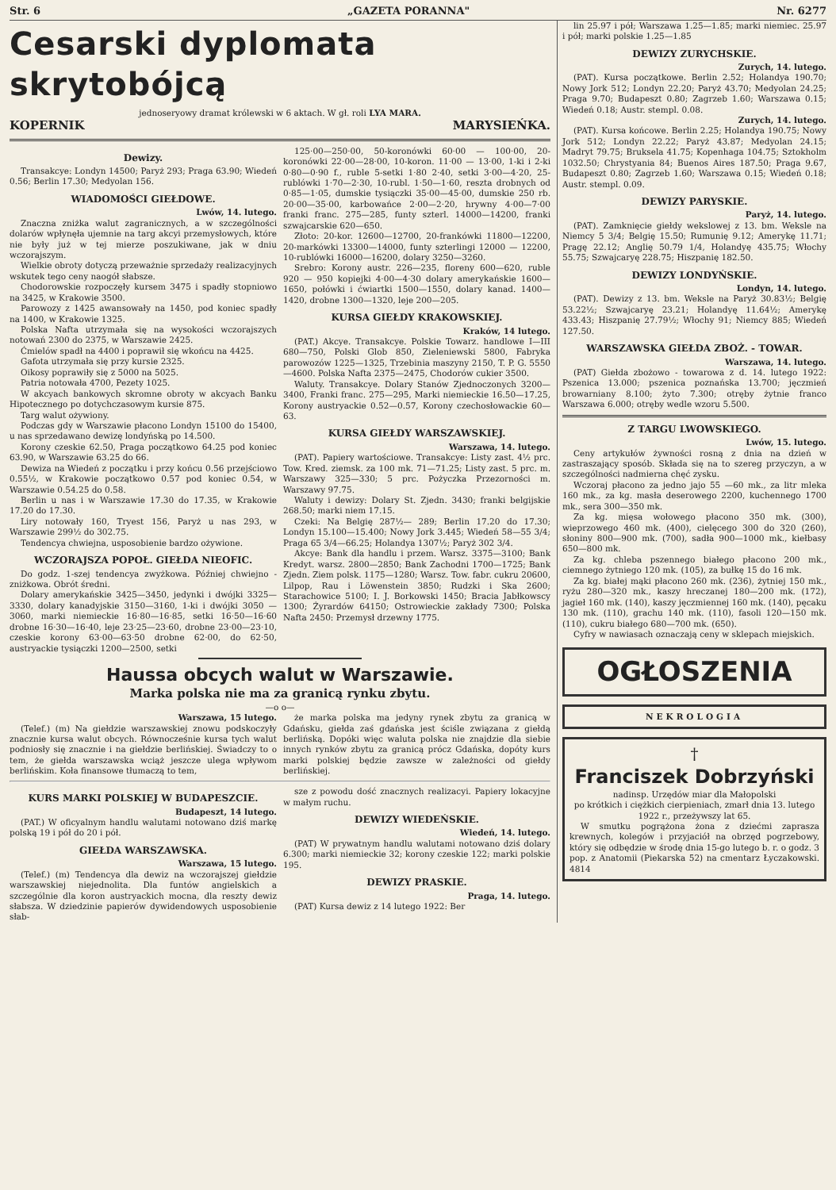Str. 6 „GAZETA PORANNA" Nr. 6277
Cesarski dyplomata skrytobójcą
jednoseryowy dramat królewski w 6 aktach. W gł. roli LYA MARA.
KOPERNIK MARYSIEŃKA.
Dewizy.
Transakcye: Londyn 14500; Paryż 293; Praga 63.90; Wiedeń 0.56; Berlin 17.30; Medyolan 156.
WIADOMOŚCI GIEŁDOWE.
Lwów, 14. lutego.
Znaczna zniżka walut zagranicznych, a w szczególności dolarów wpłynęła ujemnie na targ akcyi przemysłowych, które nie były już w tej mierze poszukiwane, jak w dniu wczorajszym.
Wielkie obroty dotyczą przeważnie sprzedaży realizacyjnych wskutek tego ceny naogół słabsze.
Chodorowskie rozpoczęły kursem 3475 i spadły stopniowo na 3425, w Krakowie 3500.
Parowozy z 1425 awansowały na 1450, pod koniec spadły na 1400, w Krakowie 1325.
Polska Nafta utrzymała się na wysokości wczorajszych notowań 2300 do 2375, w Warszawie 2425.
Ćmielów spadł na 4400 i poprawił się wkońcu na 4425.
Gafota utrzymała się przy kursie 2325.
Oikosy poprawiły się z 5000 na 5025.
Patria notowała 4700, Pezety 1025.
W akcyach bankowych skromne obroty w akcyach Banku Hipotecznego po dotychczasowym kursie 875.
Targ walut ożywiony.
Podczas gdy w Warszawie płacono Londyn 15100 do 15400, u nas sprzedawano dewizę londyńską po 14.500.
Korony czeskie 62.50, Praga początkowo 64.25 pod koniec 63.90, w Warszawie 63.25 do 66.
Dewiza na Wiedeń z początku i przy końcu 0.56 przejściowo 0.55½, w Krakowie początkowo 0.57 pod koniec 0.54, w Warszawie 0.54.25 do 0.58.
Berlin u nas i w Warszawie 17.30 do 17.35, w Krakowie 17.20 do 17.30.
Liry notowały 160, Tryest 156, Paryż u nas 293, w Warszawie 299½ do 302.75.
Tendencya chwiejna, usposobienie bardzo ożywione.
WCZORAJSZA POPOŁ. GIEŁDA NIEOFIC.
Do godz. 1-szej tendencya zwyżkowa. Później chwiejno - zniżkowa. Obrót średni.
Dolary amerykańskie 3425—3450, jedynki i dwójki 3325—3330, dolary kanadyjskie 3150—3160, 1-ki i dwójki 3050 — 3060, marki niemieckie 16·80—16·85, setki 16·50—16·60 drobne 16·30—16·40, leje 23·25—23·60, drobne 23·00—23·10, czeskie korony 63·00—63·50 drobne 62·00, do 62·50, austryackie tysiączki 1200—2500, setki
125·00—250·00, 50-koronówki 60·00 — 100·00, 20-koronówki 22·00—28·00, 10-koron. 11·00 — 13·00, 1-ki i 2-ki 0·80—0·90 f., ruble 5-setki 1·80 2·40, setki 3·00—4·20, 25-rublówki 1·70—2·30, 10-rubl. 1·50—1·60, reszta drobnych od 0·85—1·05, dumskie tysiączki 35·00—45·00, dumskie 250 rb. 20·00—35·00, karbowańce 2·00—2·20, hrywny 4·00—7·00 franki franc. 275—285, funty szterl. 14000—14200, franki szwajcarskie 620—650.
Złoto: 20-kor. 12600—12700, 20-frankówki 11800—12200, 20-markówki 13300—14000, funty szterlingi 12000 — 12200, 10-rublówki 16000—16200, dolary 3250—3260.
Srebro: Korony austr. 226—235, floreny 600—620, ruble 920 — 950 kopiejki 4·00—4·30 dolary amerykańskie 1600—1650, połówki i ćwiartki 1500—1550, dolary kanad. 1400—1420, drobne 1300—1320, leje 200—205.
KURSA GIEŁDY KRAKOWSKIEJ.
Kraków, 14 lutego.
(PAT.) Akcye. Transakcye. Polskie Towarz. handlowe I—III 680—750, Polski Glob 850, Zieleniewski 5800, Fabryka parowozów 1225—1325, Trzebinia maszyny 2150, T. P. G. 5550—4600. Polska Nafta 2375—2475, Chodorów cukier 3500.
Waluty. Transakcye. Dolary Stanów Zjednoczonych 3200—3400, Franki franc. 275—295, Marki niemieckie 16.50—17.25, Korony austryackie 0.52—0.57, Korony czechosłowackie 60—63.
KURSA GIEŁDY WARSZAWSKIEJ.
Warszawa, 14. lutego.
(PAT). Papiery wartościowe. Transakcye: Listy zast. 4½ prc. Tow. Kred. ziemsk. za 100 mk. 71—71.25; Listy zast. 5 prc. m. Warszawy 325—330; 5 prc. Pożyczka Przezorności m. Warszawy 97.75.
Waluty i dewizy: Dolary St. Zjedn. 3430; franki belgijskie 268.50; marki niem 17.15.
Czeki: Na Belgię 287½— 289; Berlin 17.20 do 17.30; Londyn 15.100—15.400; Nowy Jork 3.445; Wiedeń 58—55 3/4; Praga 65 3/4—66.25; Holandya 1307½; Paryż 302 3/4.
Akcye: Bank dla handlu i przem. Warsz. 3375—3100; Bank Kredyt. warsz. 2800—2850; Bank Zachodni 1700—1725; Bank Zjedn. Ziem polsk. 1175—1280; Warsz. Tow. fabr. cukru 20600, Lilpop, Rau i Löwenstein 3850; Rudzki i Ska 2600; Starachowice 5100; I. J. Borkowski 1450; Bracia Jabłkowscy 1300; Żyrardów 64150; Ostrowieckie zakłady 7300; Polska Nafta 2450: Przemysł drzewny 1775.
Haussa obcych walut w Warszawie.
Marka polska nie ma za granicą rynku zbytu.
—o o—
Warszawa, 15 lutego.
(Telef.) (m) Na giełdzie warszawskiej znowu podskoczyły znacznie kursa walut obcych. Równocześnie kursa tych walut podniosły się znacznie i na giełdzie berlińskiej. Świadczy to o tem, że giełda warszawska wciąż jeszcze ulega wpływom berlińskim. Koła finansowe tłumaczą to tem,
że marka polska ma jedyny rynek zbytu za granicą w Gdańsku, giełda zaś gdańska jest ściśle związana z giełdą berlińską. Dopóki więc waluta polska nie znajdzie dla siebie innych rynków zbytu za granicą prócz Gdańska, dopóty kurs marki polskiej będzie zawsze w zależności od giełdy berlińskiej.
KURS MARKI POLSKIEJ W BUDAPESZCIE.
Budapeszt, 14 lutego.
(PAT.) W oficyalnym handlu walutami notowano dziś markę polską 19 i pół do 20 i pół.
GIEŁDA WARSZAWSKA.
Warszawa, 15 lutego.
(Telef.) (m) Tendencya dla dewiz na wczorajszej giełdzie warszawskiej niejednolita. Dla funtów angielskich a szczególnie dla koron austryackich mocna, dla reszty dewiz słabsza. W dziedzinie papierów dywidendowych usposobienie słab-
sze z powodu dość znacznych realizacyi. Papiery lokacyjne w małym ruchu.
DEWIZY WIEDEŃSKIE.
Wiedeń, 14. lutego.
(PAT) W prywatnym handlu walutami notowano dziś dolary 6.300; marki niemieckie 32; korony czeskie 122; marki polskie 195.
DEWIZY PRASKIE.
Praga, 14. lutego.
(PAT) Kursa dewiz z 14 lutego 1922: Ber
lin 25.97 i pół; Warszawa 1.25—1.85; marki niemiec. 25.97 i pół; marki polskie 1.25—1.85
DEWIZY ZURYCHSKIE.
Zurych, 14. lutego.
(PAT). Kursa początkowe. Berlin 2.52; Holandya 190.70; Nowy Jork 512; Londyn 22.20; Paryż 43.70; Medyolan 24.25; Praga 9.70; Budapeszt 0.80; Zagrzeb 1.60; Warszawa 0.15; Wiedeń 0.18; Austr. stempl. 0.08.
Zurych, 14. lutego.
(PAT). Kursa końcowe. Berlin 2.25; Holandya 190.75; Nowy Jork 512; Londyn 22.22; Paryż 43.87; Medyolan 24.15; Madryt 79.75; Bruksela 41.75; Kopenhaga 104.75; Sztokholm 1032.50; Chrystyania 84; Buenos Aires 187.50; Praga 9.67, Budapeszt 0.80; Zagrzeb 1.60; Warszawa 0.15; Wiedeń 0.18; Austr. stempl. 0.09.
DEWIZY PARYSKIE.
Paryż, 14. lutego.
(PAT). Zamknięcie giełdy wekslowej z 13. bm. Weksle na Niemcy 5 3/4; Belgię 15.50; Rumunię 9.12; Amerykę 11.71; Pragę 22.12; Anglię 50.79 1/4, Holandyę 435.75; Włochy 55.75; Szwajcaryę 228.75; Hiszpanię 182.50.
DEWIZY LONDYŃSKIE.
Londyn, 14. lutego.
(PAT). Dewizy z 13. bm. Weksle na Paryż 30.83½; Belgię 53.22½; Szwajcaryę 23.21; Holandyę 11.64½; Amerykę 433.43; Hiszpanię 27.79½; Włochy 91; Niemcy 885; Wiedeń 127.50.
WARSZAWSKA GIEŁDA ZBOŻ. - TOWAR.
Warszawa, 14. lutego.
(PAT) Giełda zbożowo - towarowa z d. 14. lutego 1922: Pszenica 13.000; pszenica poznańska 13.700; jęczmień browarniany 8.100; żyto 7.300; otręby żytnie franco Warszawa 6.000; otręby wedle wzoru 5.500.
Z TARGU LWOWSKIEGO.
Lwów, 15. lutego.
Ceny artykułów żywności rosną z dnia na dzień w zastraszający sposób. Składa się na to szereg przyczyn, a w szczególności nadmierna chęć zysku.
Wczoraj płacono za jedno jajo 55 —60 mk., za litr mleka 160 mk., za kg. masła deserowego 2200, kuchennego 1700 mk., sera 300—350 mk.
Za kg. mięsa wołowego płacono 350 mk. (300), wieprzowego 460 mk. (400), cielęcego 300 do 320 (260), słoniny 800—900 mk. (700), sadła 900—1000 mk., kiełbasy 650—800 mk.
Za kg. chleba pszennego białego płacono 200 mk., ciemnego żytniego 120 mk. (105), za bułkę 15 do 16 mk.
Za kg. białej mąki płacono 260 mk. (236), żytniej 150 mk., ryżu 280—320 mk., kaszy hreczanej 180—200 mk. (172), jagieł 160 mk. (140), kaszy jęczmiennej 160 mk. (140), pęcaku 130 mk. (110), grachu 140 mk. (110), fasoli 120—150 mk. (110), cukru białego 680—700 mk. (650).
Cyfry w nawiasach oznaczają ceny w sklepach miejskich.
OGŁOSZENIA
NEKROLOGIA
†
Franciszek Dobrzyński
nadinsp. Urzędów miar dla Małopolski
po krótkich i ciężkich cierpieniach, zmarł dnia 13. lutego 1922 r., przeżywszy lat 65.
W smutku pogrążona żona z dziećmi zaprasza krewnych, kolegów i przyjaciół na obrzęd pogrzebowy, który się odbędzie w środę dnia 15-go lutego b. r. o godz. 3 pop. z Anatomii (Piekarska 52) na cmentarz Łyczakowski. 4814